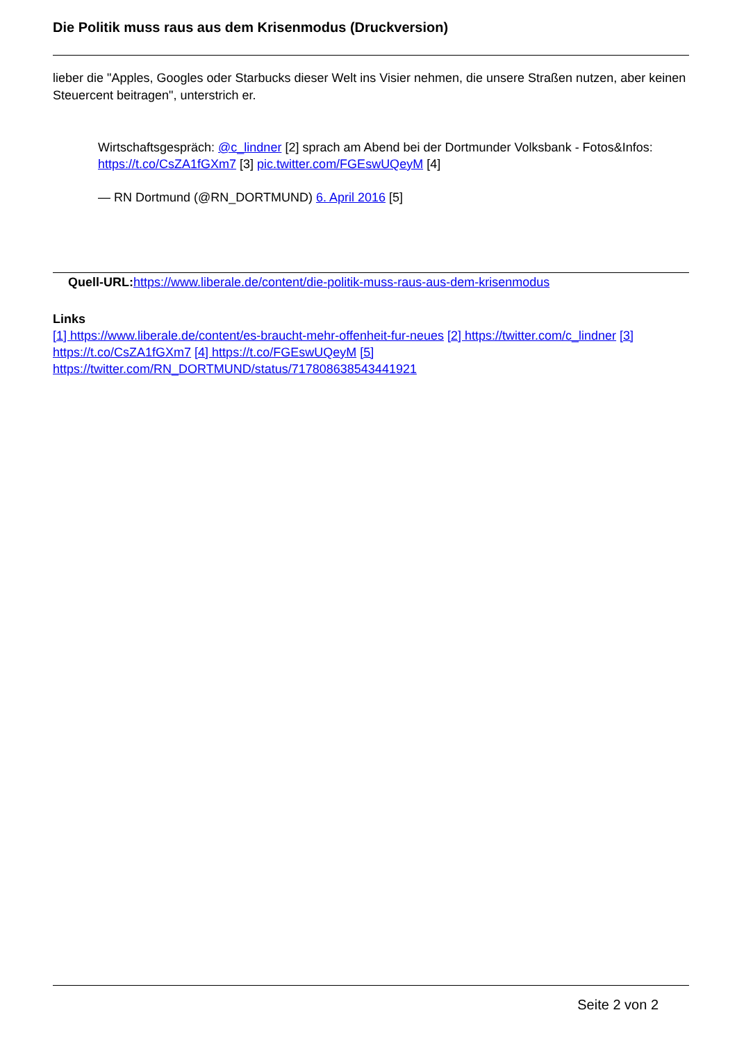Die Politik muss raus aus dem Krisenmodus (Druckversion)
lieber die "Apples, Googles oder Starbucks dieser Welt ins Visier nehmen, die unsere Straßen nutzen, aber keinen Steuercent beitragen", unterstrich er.
Wirtschaftsgespräch: @c_lindner [2] sprach am Abend bei der Dortmunder Volksbank - Fotos&Infos: https://t.co/CsZA1fGXm7 [3] pic.twitter.com/FGEswUQeyM [4]
— RN Dortmund (@RN_DORTMUND) 6. April 2016 [5]
Quell-URL: https://www.liberale.de/content/die-politik-muss-raus-aus-dem-krisenmodus
Links
[1] https://www.liberale.de/content/es-braucht-mehr-offenheit-fur-neues [2] https://twitter.com/c_lindner [3] https://t.co/CsZA1fGXm7 [4] https://t.co/FGEswUQeyM [5] https://twitter.com/RN_DORTMUND/status/717808638543441921
Seite 2 von 2